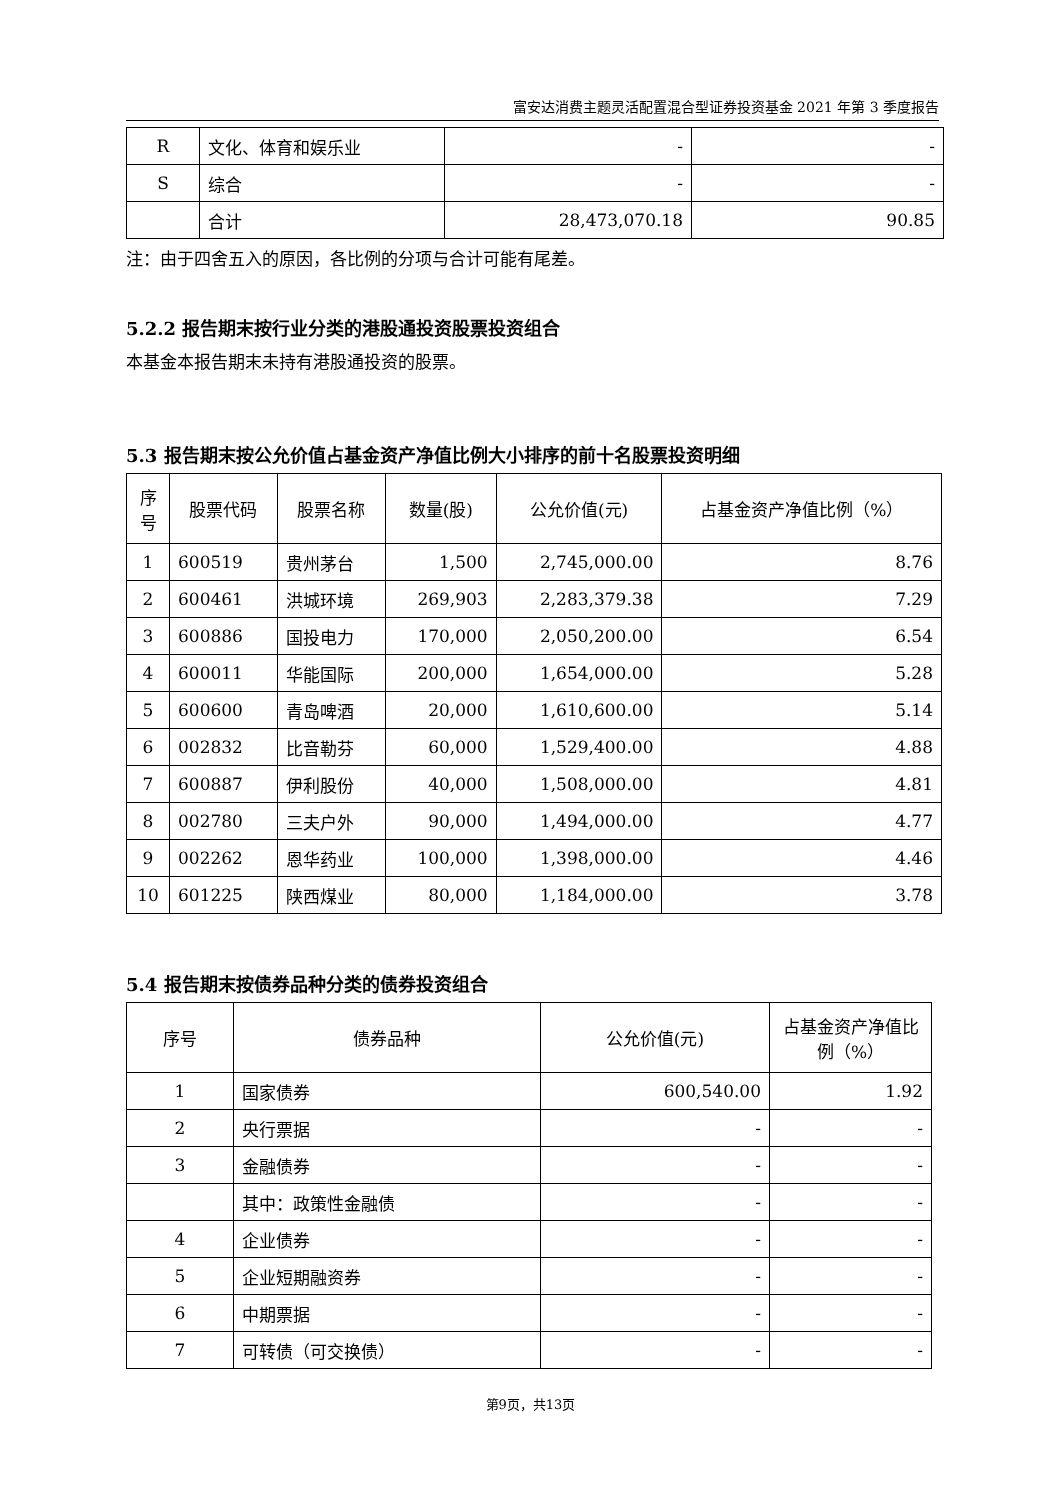富安达消费主题灵活配置混合型证券投资基金 2021 年第 3 季度报告
| R | 文化、体育和娱乐业 | - | - |
| S | 综合 | - | - |
| | 合计 | 28,473,070.18 | 90.85 |
注：由于四舍五入的原因，各比例的分项与合计可能有尾差。
5.2.2 报告期末按行业分类的港股通投资股票投资组合
本基金本报告期末未持有港股通投资的股票。
5.3 报告期末按公允价值占基金资产净值比例大小排序的前十名股票投资明细
| 序号 | 股票代码 | 股票名称 | 数量(股) | 公允价值(元) | 占基金资产净值比例（%） |
| --- | --- | --- | --- | --- | --- |
| 1 | 600519 | 贵州茅台 | 1,500 | 2,745,000.00 | 8.76 |
| 2 | 600461 | 洪城环境 | 269,903 | 2,283,379.38 | 7.29 |
| 3 | 600886 | 国投电力 | 170,000 | 2,050,200.00 | 6.54 |
| 4 | 600011 | 华能国际 | 200,000 | 1,654,000.00 | 5.28 |
| 5 | 600600 | 青岛啤酒 | 20,000 | 1,610,600.00 | 5.14 |
| 6 | 002832 | 比音勒芬 | 60,000 | 1,529,400.00 | 4.88 |
| 7 | 600887 | 伊利股份 | 40,000 | 1,508,000.00 | 4.81 |
| 8 | 002780 | 三夫户外 | 90,000 | 1,494,000.00 | 4.77 |
| 9 | 002262 | 恩华药业 | 100,000 | 1,398,000.00 | 4.46 |
| 10 | 601225 | 陕西煤业 | 80,000 | 1,184,000.00 | 3.78 |
5.4 报告期末按债券品种分类的债券投资组合
| 序号 | 债券品种 | 公允价值(元) | 占基金资产净值比例（%） |
| --- | --- | --- | --- |
| 1 | 国家债券 | 600,540.00 | 1.92 |
| 2 | 央行票据 | - | - |
| 3 | 金融债券 | - | - |
| | 其中：政策性金融债 | - | - |
| 4 | 企业债券 | - | - |
| 5 | 企业短期融资券 | - | - |
| 6 | 中期票据 | - | - |
| 7 | 可转债（可交换债） | - | - |
第9页，共13页